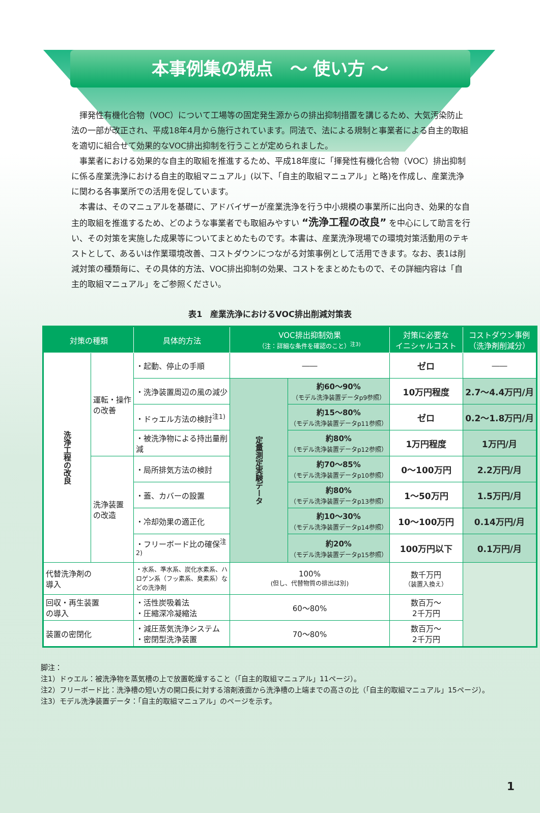本事例集の視点　～ 使い方 ～
揮発性有機化合物（VOC）について工場等の固定発生源からの排出抑制措置を講じるため、大気汚染防止法の一部が改正され、平成18年4月から施行されています。同法で、法による規制と事業者による自主的取組を適切に組合せて効果的なVOC排出抑制を行うことが定められました。
事業者における効果的な自主的取組を推進するため、平成18年度に「揮発性有機化合物（VOC）排出抑制に係る産業洗浄における自主的取組マニュアル」(以下、「自主的取組マニュアル」と略)を作成し、産業洗浄に関わる各事業所での活用を促しています。
本書は、そのマニュアルを基礎に、アドバイザーが産業洗浄を行う中小規模の事業所に出向き、効果的な自主的取組を推進するため、どのような事業者でも取組みやすい “洗浄工程の改良” を中心にして助言を行い、その対策を実施した成果等についてまとめたものです。本書は、産業洗浄現場での環境対策活動用のテキストとして、あるいは作業環境改善、コストダウンにつながる対策事例として活用できます。なお、表1は削減対策の種類毎に、その具体的方法、VOC排出抑制の効果、コストをまとめたもので、その詳細内容は「自主的取組マニュアル」をご参照ください。
表1　産業洗浄におけるVOC排出削減対策表
| 対策の種類 | | 具体的方法 | VOC排出抑制効果 （注：詳細な条件を確認のこと）<sup>注3)</sup> | | 対策に必要な イニシャルコスト | コストダウン事例 （洗浄剤削減分） |
| --- | --- | --- | --- | --- | --- | --- |
| 洗浄工程の改良 | 運転・操作 の改善 | ・起動、停止の手順 | ―― | | ゼロ | ―― |
| | | ・洗浄装置周辺の風の減少 | 定量測定実験データ | 約60～90% （モデル洗浄装置データp9参照） | 10万円程度 | 2.7～4.4万円/月 |
| | | ・ドゥエル方法の検討<sup>注1)</sup> | | 約15～80% （モデル洗浄装置データp11参照） | ゼロ | 0.2～1.8万円/月 |
| | | ・被洗浄物による持出量削減 | | 約80% （モデル洗浄装置データp12参照） | 1万円程度 | 1万円/月 |
| | 洗浄装置 の改造 | ・局所排気方法の検討 | | 約70～85% （モデル洗浄装置データp10参照） | 0～100万円 | 2.2万円/月 |
| | | ・蓋、カバーの設置 | | 約80% （モデル洗浄装置データp13参照） | 1～50万円 | 1.5万円/月 |
| | | ・冷却効果の適正化 | | 約10～30% （モデル洗浄装置データp14参照） | 10～100万円 | 0.14万円/月 |
| | | ・フリーボード比の確保<sup>注2)</sup> | | 約20% （モデル洗浄装置データp15参照） | 100万円以下 | 0.1万円/月 |
| 代替洗浄剤の 導入 | | ・水系、準水系、炭化水素系、ハロゲン系（フッ素系、臭素系）などの洗浄剤 | 100% (但し、代替物質の排出は別) | | 数千万円 （装置入換え） | |
| 回収・再生装置 の導入 | | ・活性炭吸着法 ・圧縮深冷凝縮法 | 60～80% | | 数百万～ 2千万円 | |
| 装置の密閉化 | | ・減圧蒸気洗浄システム ・密閉型洗浄装置 | 70～80% | | 数百万～ 2千万円 | |
脚注：
注1）ドゥエル：被洗浄物を蒸気槽の上で放置乾燥すること（「自主的取組マニュアル」11ページ）。
注2）フリーボード比：洗浄槽の短い方の開口長に対する溶剤液面から洗浄槽の上端までの高さの比（「自主的取組マニュアル」15ページ）。
注3）モデル洗浄装置データ：「自主的取組マニュアル」のページを示す。
1